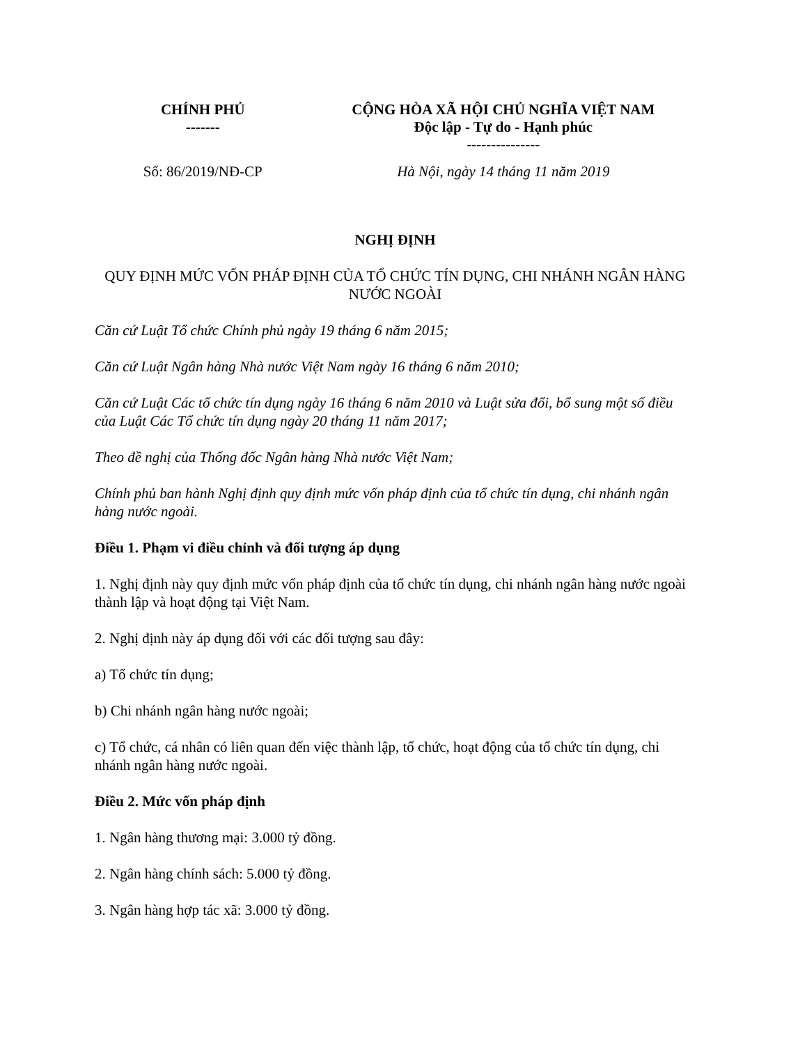| CHÍNH PHỦ ------- | CỘNG HÒA XÃ HỘI CHỦ NGHĨA VIỆT NAM Độc lập - Tự do - Hạnh phúc --------------- |
| Số: 86/2019/NĐ-CP | Hà Nội, ngày 14 tháng 11 năm 2019 |
NGHỊ ĐỊNH
QUY ĐỊNH MỨC VỐN PHÁP ĐỊNH CỦA TỔ CHỨC TÍN DỤNG, CHI NHÁNH NGÂN HÀNG NƯỚC NGOÀI
Căn cứ Luật Tổ chức Chính phủ ngày 19 tháng 6 năm 2015;
Căn cứ Luật Ngân hàng Nhà nước Việt Nam ngày 16 tháng 6 năm 2010;
Căn cứ Luật Các tổ chức tín dụng ngày 16 tháng 6 năm 2010 và Luật sửa đổi, bổ sung một số điều của Luật Các Tổ chức tín dụng ngày 20 tháng 11 năm 2017;
Theo đề nghị của Thống đốc Ngân hàng Nhà nước Việt Nam;
Chính phủ ban hành Nghị định quy định mức vốn pháp định của tổ chức tín dụng, chi nhánh ngân hàng nước ngoài.
Điều 1. Phạm vi điều chỉnh và đối tượng áp dụng
1. Nghị định này quy định mức vốn pháp định của tổ chức tín dụng, chi nhánh ngân hàng nước ngoài thành lập và hoạt động tại Việt Nam.
2. Nghị định này áp dụng đối với các đối tượng sau đây:
a) Tổ chức tín dụng;
b) Chi nhánh ngân hàng nước ngoài;
c) Tổ chức, cá nhân có liên quan đến việc thành lập, tổ chức, hoạt động của tổ chức tín dụng, chi nhánh ngân hàng nước ngoài.
Điều 2. Mức vốn pháp định
1. Ngân hàng thương mại: 3.000 tỷ đồng.
2. Ngân hàng chính sách: 5.000 tỷ đồng.
3. Ngân hàng hợp tác xã: 3.000 tỷ đồng.